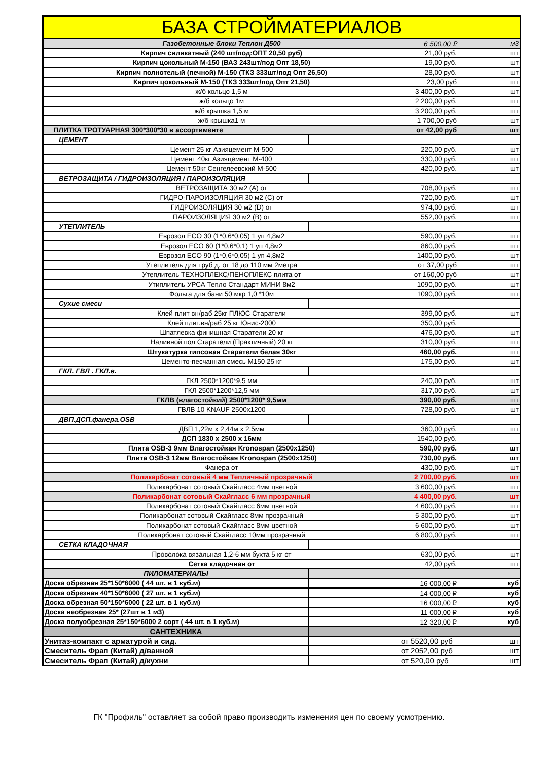| БАЗА СТРОЙМАТЕРИАЛОВ | | | |
| Газобетонные блоки Теплон Д500 | | 6 500,00 ₽ | м3 |
| Кирпич силикатный (240 шт/под:ОПТ 20,50 руб) | | 21,00 руб. | шт |
| Кирпич цокольный М-150 (ВАЗ 243шт/под Опт 18,50) | | 19,00 руб. | шт |
| Кирпич полнотелый (печной) М-150 (ТКЗ 333шт/под Опт 26,50) | | 28,00 руб. | шт |
| Кирпич цокольный М-150 (ТКЗ 333шт/под Опт 21,50) | | 23,00 руб | шт |
| ж/б кольцо 1,5 м | | 3 400,00 руб. | шт |
| ж/б кольцо 1м | | 2 200,00 руб. | шт |
| ж/б крышка 1,5 м | | 3 200,00 руб. | шт |
| ж/б крышка1 м | | 1 700,00 руб | шт |
| ПЛИТКА ТРОТУАРНАЯ 300*300*30 в ассортименте | | от 42,00 руб | шт |
| ЦЕМЕНТ | | | |
| Цемент 25 кг Азияцемент М-500 | | 220,00 руб. | шт |
| Цемент 40кг Азияцемент М-400 | | 330,00 руб. | шт |
| Цемент 50кг Сенгелеевский М-500 | | 420,00 руб. | шт |
| ВЕТРОЗАЩИТА / ГИДРОИЗОЛЯЦИЯ / ПАРОИЗОЛЯЦИЯ | | | |
| ВЕТРОЗАЩИТА 30 м2 (А) от | | 708,00 руб. | шт |
| ГИДРО-ПАРОИЗОЛЯЦИЯ 30 м2 (С) от | | 720,00 руб. | шт |
| ГИДРОИЗОЛЯЦИЯ 30 м2 (D) от | | 974,00 руб. | шт |
| ПАРОИЗОЛЯЦИЯ 30 м2 (В) от | | 552,00 руб. | шт |
| УТЕПЛИТЕЛЬ | | | |
| Еврозол ECO 30 (1*0,6*0,05) 1 уп 4,8м2 | | 590,00 руб. | шт |
| Еврозол ECO 60 (1*0,6*0,1) 1 уп 4,8м2 | | 860,00 руб. | шт |
| Еврозол ECO 90 (1*0,6*0,05) 1 уп 4,8м2 | | 1400,00 руб. | шт |
| Утеплитель для труб д. от 18 до 110 мм 2метра | | от 37,00 руб | шт |
| Утеплитель ТЕХНОПЛЕКС/ПЕНОПЛЕКС плита от | | от 160,00 руб | шт |
| Утиплитель УРСА Тепло Стандарт МИНИ 8м2 | | 1090,00 руб. | шт |
| Фольга для бани 50 мкр 1,0 *10м | | 1090,00 руб. | шт |
| Сухие смеси | | | |
| Клей плит вн/раб 25кг ПЛЮС Старатели | | 399,00 руб. | шт |
| Клей плит.вн/раб 25 кг Юнис-2000 | | 350,00 руб. | |
| Шпатлевка финишная Старатели 20 кг | | 476,00 руб. | шт |
| Наливной пол Старатели (Практичный) 20 кг | | 310,00 руб. | шт |
| Штукатурка гипсовая Старатели белая 30кг | | 460,00 руб. | шт |
| Цементо-песчанная смесь М150 25 кг | | 175,00 руб. | шт |
| ГКЛ. ГВЛ . ГКЛ.в. | | | |
| ГКЛ 2500*1200*9,5 мм | | 240,00 руб. | шт |
| ГКЛ 2500*1200*12,5 мм | | 317,00 руб. | шт |
| ГКЛВ (влагостойкий) 2500*1200* 9,5мм | | 390,00 руб. | шт |
| ГВЛВ 10 KNAUF 2500x1200 | | 728,00 руб. | шт |
| ДВП.ДСП.фанера.OSB | | | |
| ДВП 1,22м х 2,44м х 2,5мм | | 360,00 руб. | шт |
| ДСП 1830 х 2500 х 16мм | | 1540,00 руб. | |
| Плита OSB-3 9мм Влагостойкая Kronospan (2500x1250) | | 590,00 руб. | шт |
| Плита OSB-3 12мм Влагостойкая Kronospan (2500x1250) | | 730,00 руб. | шт |
| Фанера от | | 430,00 руб. | шт |
| Поликарбонат сотовый 4 мм Тепличный прозрачный | | 2 700,00 руб. | шт |
| Поликарбонат сотовый Скайгласс 4мм цветной | | 3 600,00 руб. | шт |
| Поликарбонат сотовый Скайгласс 6 мм прозрачный | | 4 400,00 руб. | шт |
| Поликарбонат сотовый Скайгласс 6мм цветной | | 4 600,00 руб. | шт |
| Поликарбонат сотовый Скайгласс 8мм прозрачный | | 5 300,00 руб. | шт |
| Поликарбонат сотовый Скайгласс 8мм цветной | | 6 600,00 руб. | шт |
| Поликарбонат сотовый Скайгласс 10мм прозрачный | | 6 800,00 руб. | шт |
| СЕТКА КЛАДОЧНАЯ | | | |
| Проволока вязальная 1,2-6 мм бухта 5 кг от | | 630,00 руб. | шт |
| Сетка кладочная от | | 42,00 руб. | шт |
| ПИЛОМАТЕРИАЛЫ | | | |
| Доска обрезная 25*150*6000 ( 44 шт. в 1 куб.м) | | 16 000,00 ₽ | куб |
| Доска обрезная 40*150*6000 ( 27 шт. в 1 куб.м) | | 14 000,00 ₽ | куб |
| Доска обрезная 50*150*6000 ( 22 шт. в 1 куб.м) | | 16 000,00 ₽ | куб |
| Доска необрезная 25* (27шт в 1 м3) | | 11 000,00 ₽ | куб |
| Доска полуобрезная 25*150*6000 2 сорт ( 44 шт. в 1 куб.м) | | 12 320,00 ₽ | куб |
| САНТЕХНИКА | | | |
| Унитаз-компакт с арматурой и сид. | | от 5520,00 руб | шт |
| Смеситель Фрап (Китай) д/ванной | | от 2052,00 руб | шт |
| Смеситель Фрап (Китай) д/кухни | | от 520,00 руб | шт |
ГК "Профиль" оставляет за собой право производить изменения цен по своему усмотрению.